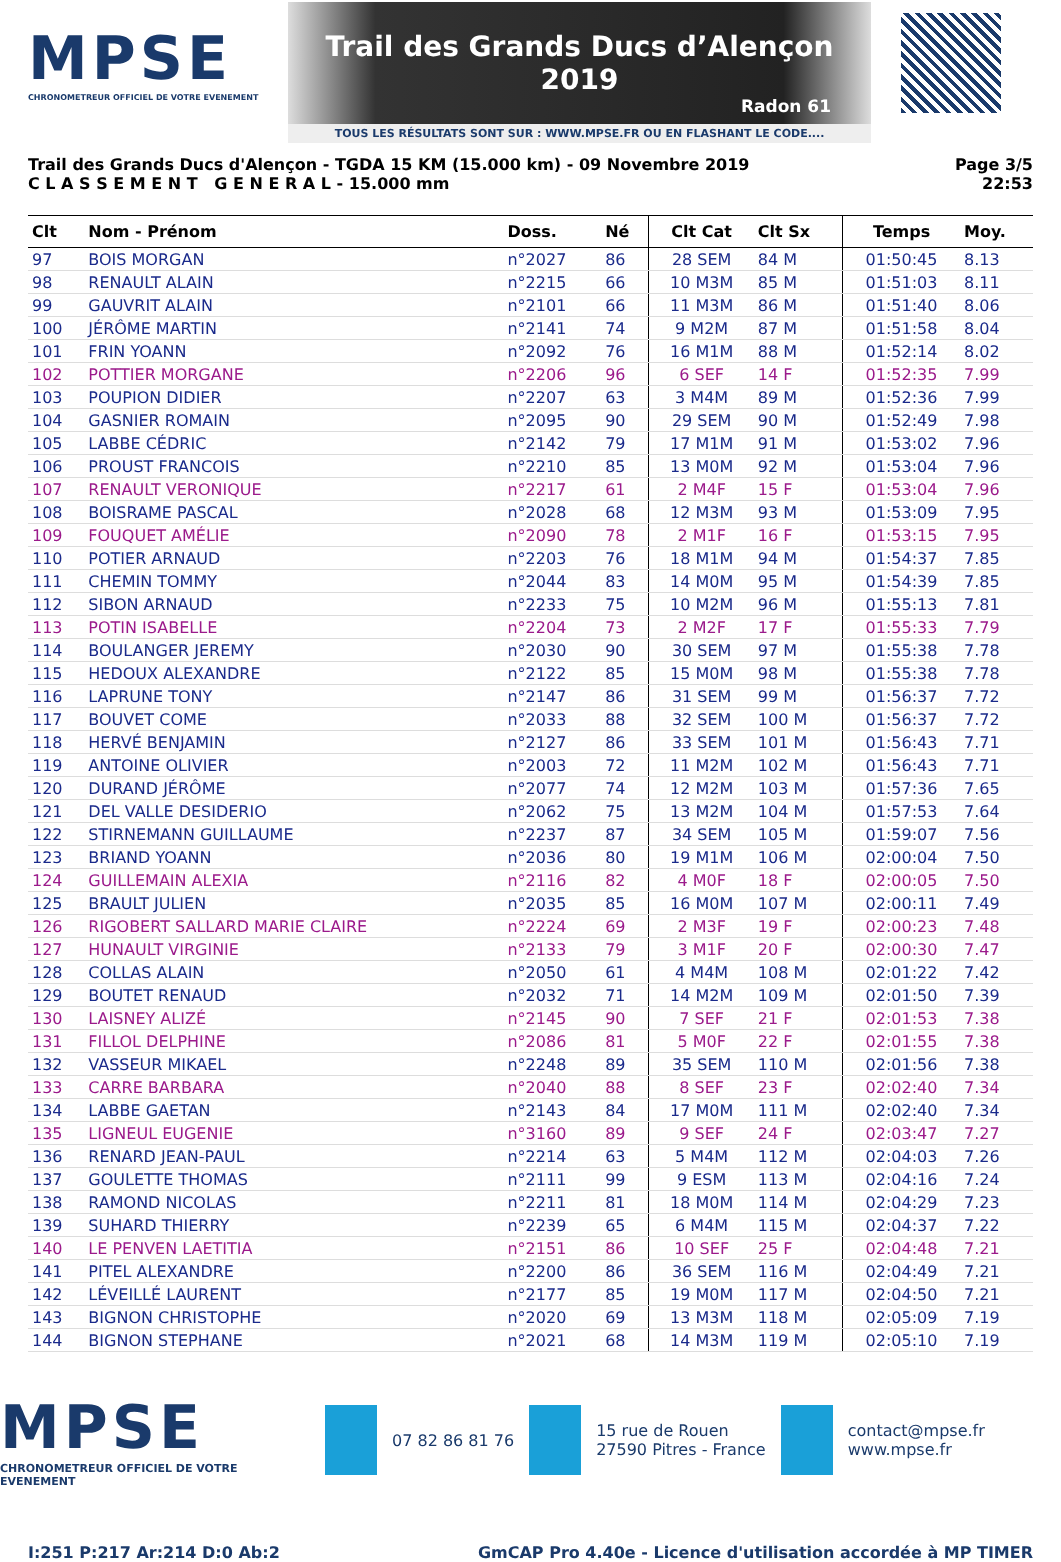MPSE
CHRONOMETREUR OFFICIEL DE VOTRE EVENEMENT
Trail des Grands Ducs d’Alençon 2019
Radon 61
TOUS LES RÉSULTATS SONT SUR : WWW.MPSE.FR OU EN FLASHANT LE CODE....
Trail des Grands Ducs d'Alençon - TGDA 15 KM (15.000 km) - 09 Novembre 2019
C L A S S E M E N T G E N E R A L - 15.000 mm
Page 3/5
22:53
| Clt | Nom - Prénom | Doss. | Né | Clt Cat | Clt Sx | Temps | Moy. |
| --- | --- | --- | --- | --- | --- | --- | --- |
| 97 | BOIS MORGAN | n°2027 | 86 | 28 SEM | 84 M | 01:50:45 | 8.13 |
| 98 | RENAULT ALAIN | n°2215 | 66 | 10 M3M | 85 M | 01:51:03 | 8.11 |
| 99 | GAUVRIT ALAIN | n°2101 | 66 | 11 M3M | 86 M | 01:51:40 | 8.06 |
| 100 | JÉRÔME MARTIN | n°2141 | 74 | 9 M2M | 87 M | 01:51:58 | 8.04 |
| 101 | FRIN YOANN | n°2092 | 76 | 16 M1M | 88 M | 01:52:14 | 8.02 |
| 102 | POTTIER MORGANE | n°2206 | 96 | 6 SEF | 14 F | 01:52:35 | 7.99 |
| 103 | POUPION DIDIER | n°2207 | 63 | 3 M4M | 89 M | 01:52:36 | 7.99 |
| 104 | GASNIER ROMAIN | n°2095 | 90 | 29 SEM | 90 M | 01:52:49 | 7.98 |
| 105 | LABBE CÉDRIC | n°2142 | 79 | 17 M1M | 91 M | 01:53:02 | 7.96 |
| 106 | PROUST FRANCOIS | n°2210 | 85 | 13 M0M | 92 M | 01:53:04 | 7.96 |
| 107 | RENAULT VERONIQUE | n°2217 | 61 | 2 M4F | 15 F | 01:53:04 | 7.96 |
| 108 | BOISRAME PASCAL | n°2028 | 68 | 12 M3M | 93 M | 01:53:09 | 7.95 |
| 109 | FOUQUET AMÉLIE | n°2090 | 78 | 2 M1F | 16 F | 01:53:15 | 7.95 |
| 110 | POTIER ARNAUD | n°2203 | 76 | 18 M1M | 94 M | 01:54:37 | 7.85 |
| 111 | CHEMIN TOMMY | n°2044 | 83 | 14 M0M | 95 M | 01:54:39 | 7.85 |
| 112 | SIBON ARNAUD | n°2233 | 75 | 10 M2M | 96 M | 01:55:13 | 7.81 |
| 113 | POTIN ISABELLE | n°2204 | 73 | 2 M2F | 17 F | 01:55:33 | 7.79 |
| 114 | BOULANGER JEREMY | n°2030 | 90 | 30 SEM | 97 M | 01:55:38 | 7.78 |
| 115 | HEDOUX ALEXANDRE | n°2122 | 85 | 15 M0M | 98 M | 01:55:38 | 7.78 |
| 116 | LAPRUNE TONY | n°2147 | 86 | 31 SEM | 99 M | 01:56:37 | 7.72 |
| 117 | BOUVET COME | n°2033 | 88 | 32 SEM | 100 M | 01:56:37 | 7.72 |
| 118 | HERVÉ BENJAMIN | n°2127 | 86 | 33 SEM | 101 M | 01:56:43 | 7.71 |
| 119 | ANTOINE OLIVIER | n°2003 | 72 | 11 M2M | 102 M | 01:56:43 | 7.71 |
| 120 | DURAND JÉRÔME | n°2077 | 74 | 12 M2M | 103 M | 01:57:36 | 7.65 |
| 121 | DEL VALLE DESIDERIO | n°2062 | 75 | 13 M2M | 104 M | 01:57:53 | 7.64 |
| 122 | STIRNEMANN GUILLAUME | n°2237 | 87 | 34 SEM | 105 M | 01:59:07 | 7.56 |
| 123 | BRIAND YOANN | n°2036 | 80 | 19 M1M | 106 M | 02:00:04 | 7.50 |
| 124 | GUILLEMAIN ALEXIA | n°2116 | 82 | 4 M0F | 18 F | 02:00:05 | 7.50 |
| 125 | BRAULT JULIEN | n°2035 | 85 | 16 M0M | 107 M | 02:00:11 | 7.49 |
| 126 | RIGOBERT SALLARD MARIE CLAIRE | n°2224 | 69 | 2 M3F | 19 F | 02:00:23 | 7.48 |
| 127 | HUNAULT VIRGINIE | n°2133 | 79 | 3 M1F | 20 F | 02:00:30 | 7.47 |
| 128 | COLLAS ALAIN | n°2050 | 61 | 4 M4M | 108 M | 02:01:22 | 7.42 |
| 129 | BOUTET RENAUD | n°2032 | 71 | 14 M2M | 109 M | 02:01:50 | 7.39 |
| 130 | LAISNEY ALIZÉ | n°2145 | 90 | 7 SEF | 21 F | 02:01:53 | 7.38 |
| 131 | FILLOL DELPHINE | n°2086 | 81 | 5 M0F | 22 F | 02:01:55 | 7.38 |
| 132 | VASSEUR MIKAEL | n°2248 | 89 | 35 SEM | 110 M | 02:01:56 | 7.38 |
| 133 | CARRE BARBARA | n°2040 | 88 | 8 SEF | 23 F | 02:02:40 | 7.34 |
| 134 | LABBE GAETAN | n°2143 | 84 | 17 M0M | 111 M | 02:02:40 | 7.34 |
| 135 | LIGNEUL EUGENIE | n°3160 | 89 | 9 SEF | 24 F | 02:03:47 | 7.27 |
| 136 | RENARD JEAN-PAUL | n°2214 | 63 | 5 M4M | 112 M | 02:04:03 | 7.26 |
| 137 | GOULETTE THOMAS | n°2111 | 99 | 9 ESM | 113 M | 02:04:16 | 7.24 |
| 138 | RAMOND NICOLAS | n°2211 | 81 | 18 M0M | 114 M | 02:04:29 | 7.23 |
| 139 | SUHARD THIERRY | n°2239 | 65 | 6 M4M | 115 M | 02:04:37 | 7.22 |
| 140 | LE PENVEN LAETITIA | n°2151 | 86 | 10 SEF | 25 F | 02:04:48 | 7.21 |
| 141 | PITEL ALEXANDRE | n°2200 | 86 | 36 SEM | 116 M | 02:04:49 | 7.21 |
| 142 | LÉVEILLÉ LAURENT | n°2177 | 85 | 19 M0M | 117 M | 02:04:50 | 7.21 |
| 143 | BIGNON CHRISTOPHE | n°2020 | 69 | 13 M3M | 118 M | 02:05:09 | 7.19 |
| 144 | BIGNON STEPHANE | n°2021 | 68 | 14 M3M | 119 M | 02:05:10 | 7.19 |
MPSE
CHRONOMETREUR OFFICIEL DE VOTRE EVENEMENT
07 82 86 81 76
15 rue de Rouen
27590 Pitres - France
contact@mpse.fr
www.mpse.fr
I:251 P:217 Ar:214 D:0 Ab:2 GmCAP Pro 4.40e - Licence d'utilisation accordée à MP TIMER